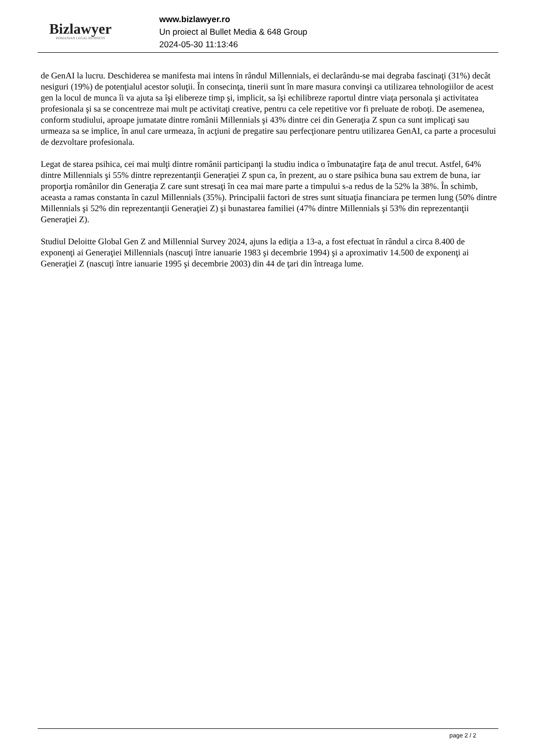Bizlawyer
ROMANIAN LEGAL BUSINESS
www.bizlawyer.ro
Un proiect al Bullet Media & 648 Group
2024-05-30 11:13:46
de GenAI la lucru. Deschiderea se manifesta mai intens în rândul Millennials, ei declarându-se mai degraba fascinaţi (31%) decât nesiguri (19%) de potenţialul acestor soluţii. În consecinţa, tinerii sunt în mare masura convinşi ca utilizarea tehnologiilor de acest gen la locul de munca îi va ajuta sa îşi elibereze timp şi, implicit, sa îşi echilibreze raportul dintre viaţa personala şi activitatea profesionala şi sa se concentreze mai mult pe activitaţi creative, pentru ca cele repetitive vor fi preluate de roboţi. De asemenea, conform studiului, aproape jumatate dintre românii Millennials şi 43% dintre cei din Generaţia Z spun ca sunt implicaţi sau urmeaza sa se implice, în anul care urmeaza, în acţiuni de pregatire sau perfecţionare pentru utilizarea GenAI, ca parte a procesului de dezvoltare profesionala.
Legat de starea psihica, cei mai mulţi dintre românii participanţi la studiu indica o îmbunataţire faţa de anul trecut. Astfel, 64% dintre Millennials şi 55% dintre reprezentanţii Generaţiei Z spun ca, în prezent, au o stare psihica buna sau extrem de buna, iar proporţia românilor din Generaţia Z care sunt stresaţi în cea mai mare parte a timpului s-a redus de la 52% la 38%. În schimb, aceasta a ramas constanta în cazul Millennials (35%). Principalii factori de stres sunt situaţia financiara pe termen lung (50% dintre Millennials şi 52% din reprezentanţii Generaţiei Z) şi bunastarea familiei (47% dintre Millennials şi 53% din reprezentanţii Generaţiei Z).
Studiul Deloitte Global Gen Z and Millennial Survey 2024, ajuns la ediţia a 13-a, a fost efectuat în rândul a circa 8.400 de exponenţi ai Generaţiei Millennials (nascuţi între ianuarie 1983 şi decembrie 1994) şi a aproximativ 14.500 de exponenţi ai Generaţiei Z (nascuţi între ianuarie 1995 şi decembrie 2003) din 44 de ţari din întreaga lume.
page 2 / 2